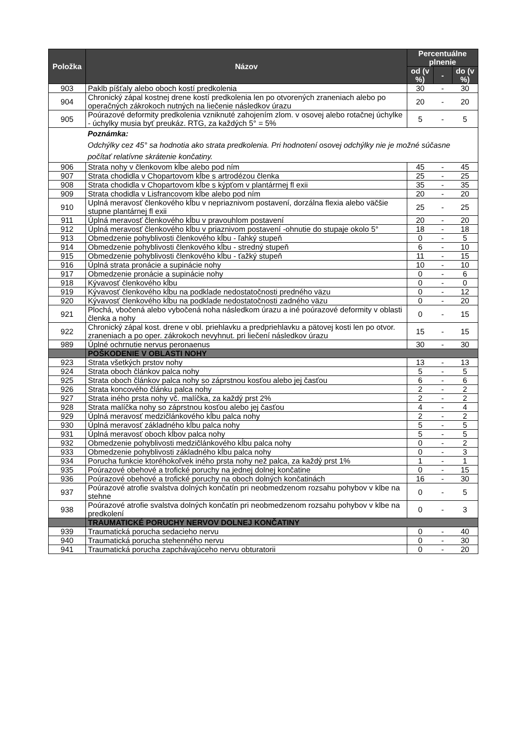| Položka | Názov | Percentuálne plnenie | | |
| --- | --- | --- | --- | --- |
| | | od (v %) | - | do (v %) |
| 903 | Paklb píšťaly alebo oboch kostí predkolenia | 30 | - | 30 |
| 904 | Chronický zápal kostnej drene kostí predkolenia len po otvorených zraneniach alebo po operačných zákrokoch nutných na liečenie následkov úrazu | 20 | - | 20 |
| 905 | Poúrazové deformity predkolenia vzniknuté zahojením zlom. v osovej alebo rotačnej úchylke - úchylky musia byť preukáz. RTG, za každých 5° = 5% | 5 | - | 5 |
| | Poznámka: Odchýlky cez 45° sa hodnotia ako strata predkolenia. Pri hodnotení osovej odchýlky nie je možné súčasne počítať relatívne skrátenie končatiny. | | | |
| 906 | Strata nohy v členkovom kĺbe alebo pod ním | 45 | - | 45 |
| 907 | Strata chodidla v Chopartovom kĺbe s artrodézou členka | 25 | - | 25 |
| 908 | Strata chodidla v Chopartovom kĺbe s kýpťom v plantárrnej fl exii | 35 | - | 35 |
| 909 | Strata chodidla v Lisfrancovom kĺbe alebo pod ním | 20 | - | 20 |
| 910 | Uplná meravosť členkového kĺbu v nepriaznivom postavení, dorzálna flexia alebo väčšie stupne plantárnej fl exii | 25 | - | 25 |
| 911 | Úplná meravosť členkového kĺbu v pravouhlom postavení | 20 | - | 20 |
| 912 | Úplná meravosť členkového kĺbu v priaznivom postavení -ohnutie do stupaje okolo 5° | 18 | - | 18 |
| 913 | Obmedzenie pohyblivosti členkového kĺbu - ľahký stupeň | 0 | - | 5 |
| 914 | Obmedzenie pohyblivosti členkového kĺbu - stredný stupeň | 6 | - | 10 |
| 915 | Obmedzenie pohyblivosti členkového kĺbu - ťažký stupeň | 11 | - | 15 |
| 916 | Úplná strata pronácie a supinácie nohy | 10 | - | 10 |
| 917 | Obmedzenie pronácie a supinácie nohy | 0 | - | 6 |
| 918 | Kývavosť členkového kĺbu | 0 | - | 0 |
| 919 | Kývavosť členkového kĺbu na podklade nedostatočnosti predného väzu | 0 | - | 12 |
| 920 | Kývavosť členkového kĺbu na podklade nedostatočnosti zadného väzu | 0 | - | 20 |
| 921 | Plochá, vbočená alebo vybočená noha následkom úrazu a iné poúrazové deformity v oblasti členka a nohy | 0 | - | 15 |
| 922 | Chronický zápal kost. drene v obl. priehlavku a predpriehlavku a pätovej kosti len po otvor. zraneniach a po oper. zákrokoch nevyhnut. pri liečení následkov úrazu | 15 | - | 15 |
| 989 | Úplné ochrnutie nervus peronaenus | 30 | - | 30 |
| | POŠKODENIE V OBLASTI NOHY | | | |
| 923 | Strata všetkých prstov nohy | 13 | - | 13 |
| 924 | Strata oboch článkov palca nohy | 5 | - | 5 |
| 925 | Strata oboch článkov palca nohy so záprstnou kosťou alebo jej časťou | 6 | - | 6 |
| 926 | Strata koncového článku palca nohy | 2 | - | 2 |
| 927 | Strata iného prsta nohy vč. malíčka, za každý prst 2% | 2 | - | 2 |
| 928 | Strata malíčka nohy so záprstnou kosťou alebo jej časťou | 4 | - | 4 |
| 929 | Úplná meravosť medzičlánkového kĺbu palca nohy | 2 | - | 2 |
| 930 | Úplná meravosť základného kĺbu palca nohy | 5 | - | 5 |
| 931 | Úplná meravosť oboch kĺbov palca nohy | 5 | - | 5 |
| 932 | Obmedzenie pohyblivosti medzičlánkového kĺbu palca nohy | 0 | - | 2 |
| 933 | Obmedzenie pohyblivosti základného kĺbu palca nohy | 0 | - | 3 |
| 934 | Porucha funkcie ktoréhokoľvek iného prsta nohy než palca, za každý prst 1% | 1 | - | 1 |
| 935 | Poúrazové obehové a trofické poruchy na jednej dolnej končatine | 0 | - | 15 |
| 936 | Poúrazové obehové a trofické poruchy na oboch dolných končatinách | 16 | - | 30 |
| 937 | Poúrazové atrofie svalstva dolných končatín pri neobmedzenom rozsahu pohybov v klbe na stehne | 0 | - | 5 |
| 938 | Poúrazové atrofie svalstva dolných končatín pri neobmedzenom rozsahu pohybov v klbe na predkolení | 0 | - | 3 |
| | TRAUMATICKÉ PORUCHY NERVOV DOLNEJ KONČATINY | | | |
| 939 | Traumatická porucha sedacieho nervu | 0 | - | 40 |
| 940 | Traumatická porucha stehenného nervu | 0 | - | 30 |
| 941 | Traumatická porucha zapchávajúceho nervu obturatorii | 0 | - | 20 |